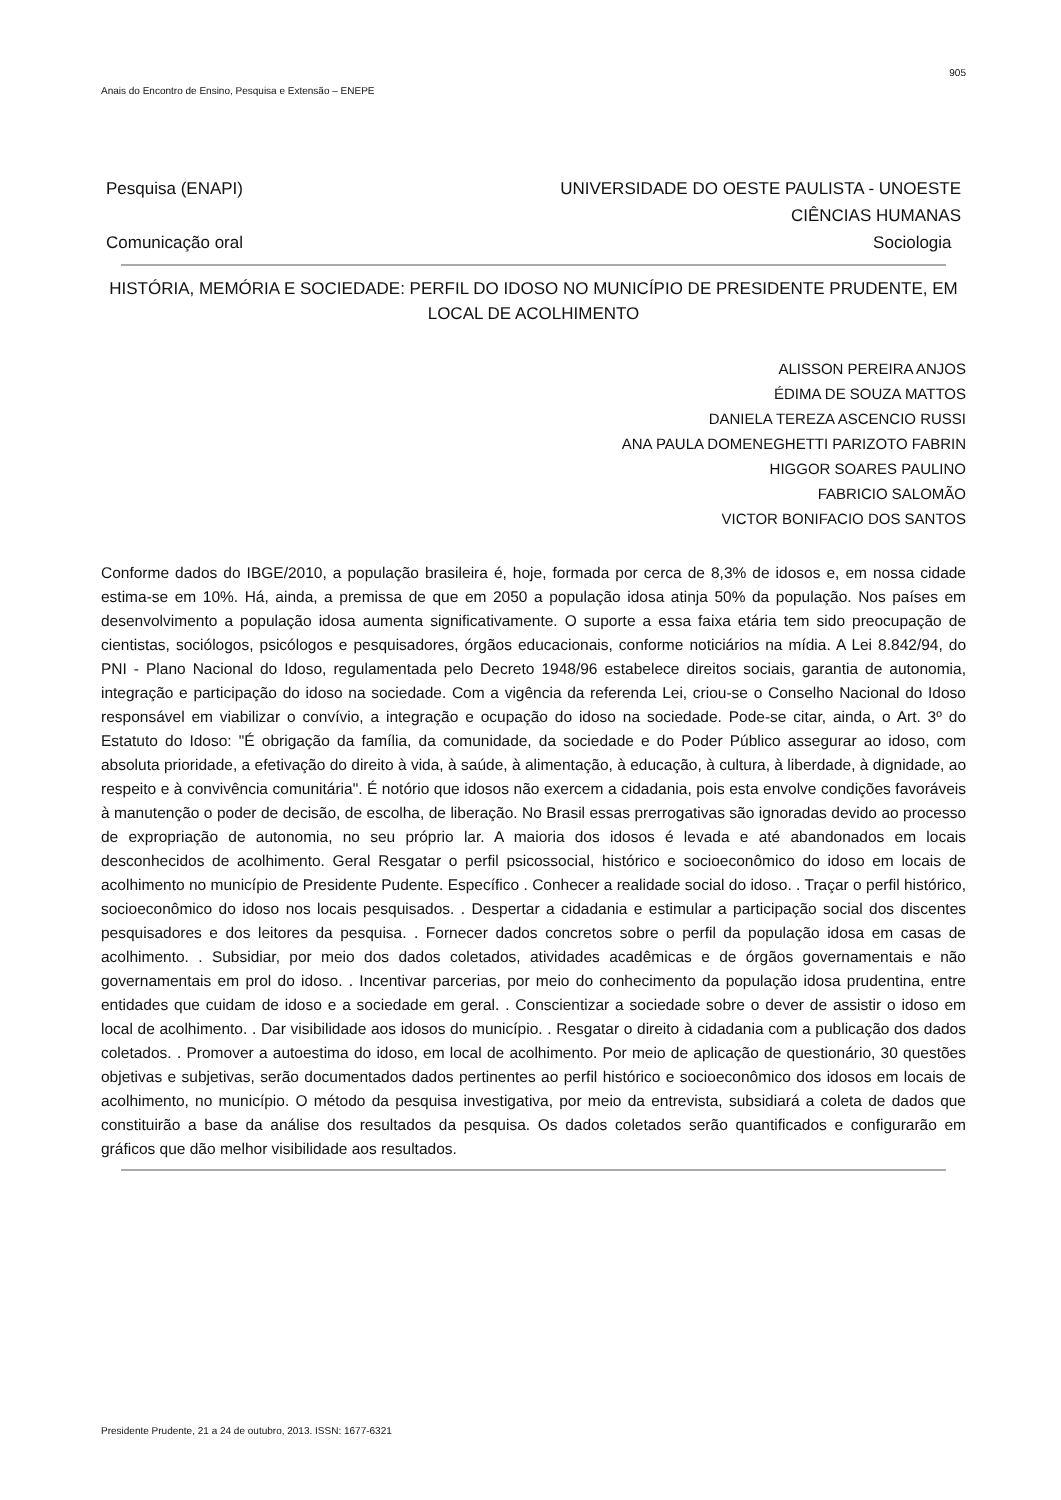905
Anais do Encontro de Ensino, Pesquisa e Extensão – ENEPE
Pesquisa (ENAPI) UNIVERSIDADE DO OESTE PAULISTA - UNOESTE
CIÊNCIAS HUMANAS
Comunicação oral Sociologia
HISTÓRIA, MEMÓRIA E SOCIEDADE: PERFIL DO IDOSO NO MUNICÍPIO DE PRESIDENTE PRUDENTE, EM LOCAL DE ACOLHIMENTO
ALISSON PEREIRA ANJOS
ÉDIMA DE SOUZA MATTOS
DANIELA TEREZA ASCENCIO RUSSI
ANA PAULA DOMENEGHETTI PARIZOTO FABRIN
HIGGOR SOARES PAULINO
FABRICIO SALOMÃO
VICTOR BONIFACIO DOS SANTOS
Conforme dados do IBGE/2010, a população brasileira é, hoje, formada por cerca de 8,3% de idosos e, em nossa cidade estima-se em 10%. Há, ainda, a premissa de que em 2050 a população idosa atinja 50% da população. Nos países em desenvolvimento a população idosa aumenta significativamente. O suporte a essa faixa etária tem sido preocupação de cientistas, sociólogos, psicólogos e pesquisadores, órgãos educacionais, conforme noticiários na mídia. A Lei 8.842/94, do PNI - Plano Nacional do Idoso, regulamentada pelo Decreto 1948/96 estabelece direitos sociais, garantia de autonomia, integração e participação do idoso na sociedade. Com a vigência da referenda Lei, criou-se o Conselho Nacional do Idoso responsável em viabilizar o convívio, a integração e ocupação do idoso na sociedade. Pode-se citar, ainda, o Art. 3º do Estatuto do Idoso: "É obrigação da família, da comunidade, da sociedade e do Poder Público assegurar ao idoso, com absoluta prioridade, a efetivação do direito à vida, à saúde, à alimentação, à educação, à cultura, à liberdade, à dignidade, ao respeito e à convivência comunitária". É notório que idosos não exercem a cidadania, pois esta envolve condições favoráveis à manutenção o poder de decisão, de escolha, de liberação. No Brasil essas prerrogativas são ignoradas devido ao processo de expropriação de autonomia, no seu próprio lar. A maioria dos idosos é levada e até abandonados em locais desconhecidos de acolhimento. Geral Resgatar o perfil psicossocial, histórico e socioeconômico do idoso em locais de acolhimento no município de Presidente Pudente. Específico . Conhecer a realidade social do idoso. . Traçar o perfil histórico, socioeconômico do idoso nos locais pesquisados. . Despertar a cidadania e estimular a participação social dos discentes pesquisadores e dos leitores da pesquisa. . Fornecer dados concretos sobre o perfil da população idosa em casas de acolhimento. . Subsidiar, por meio dos dados coletados, atividades acadêmicas e de órgãos governamentais e não governamentais em prol do idoso. . Incentivar parcerias, por meio do conhecimento da população idosa prudentina, entre entidades que cuidam de idoso e a sociedade em geral. . Conscientizar a sociedade sobre o dever de assistir o idoso em local de acolhimento. . Dar visibilidade aos idosos do município. . Resgatar o direito à cidadania com a publicação dos dados coletados. . Promover a autoestima do idoso, em local de acolhimento. Por meio de aplicação de questionário, 30 questões objetivas e subjetivas, serão documentados dados pertinentes ao perfil histórico e socioeconômico dos idosos em locais de acolhimento, no município. O método da pesquisa investigativa, por meio da entrevista, subsidiará a coleta de dados que constituirão a base da análise dos resultados da pesquisa. Os dados coletados serão quantificados e configurarão em gráficos que dão melhor visibilidade aos resultados.
Presidente Prudente, 21 a 24 de outubro, 2013. ISSN: 1677-6321